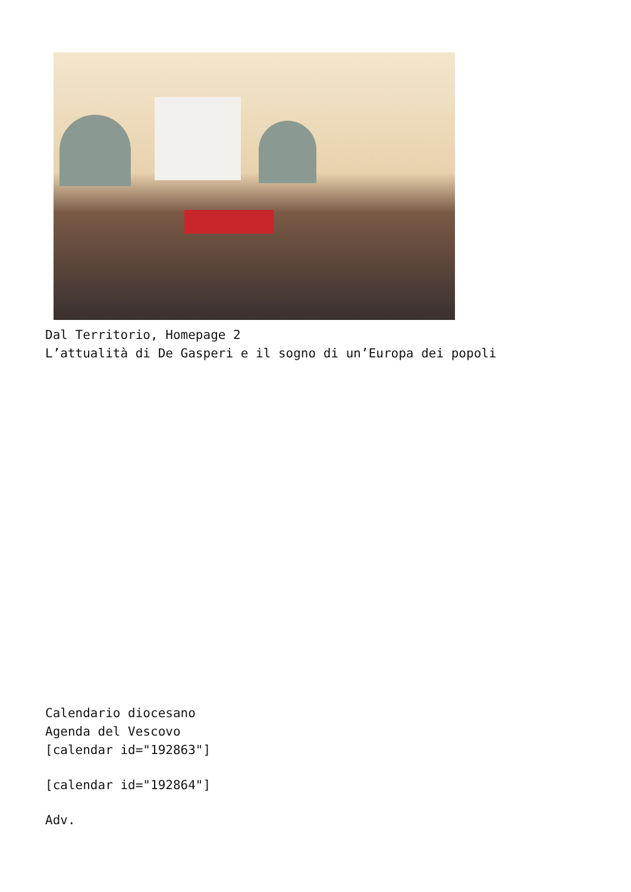Dal Territorio, Homepage 2
L’attualità di De Gasperi e il sogno di un’Europa dei popoli
Calendario diocesano
Agenda del Vescovo
[calendar id="192863"]
[calendar id="192864"]
Adv.